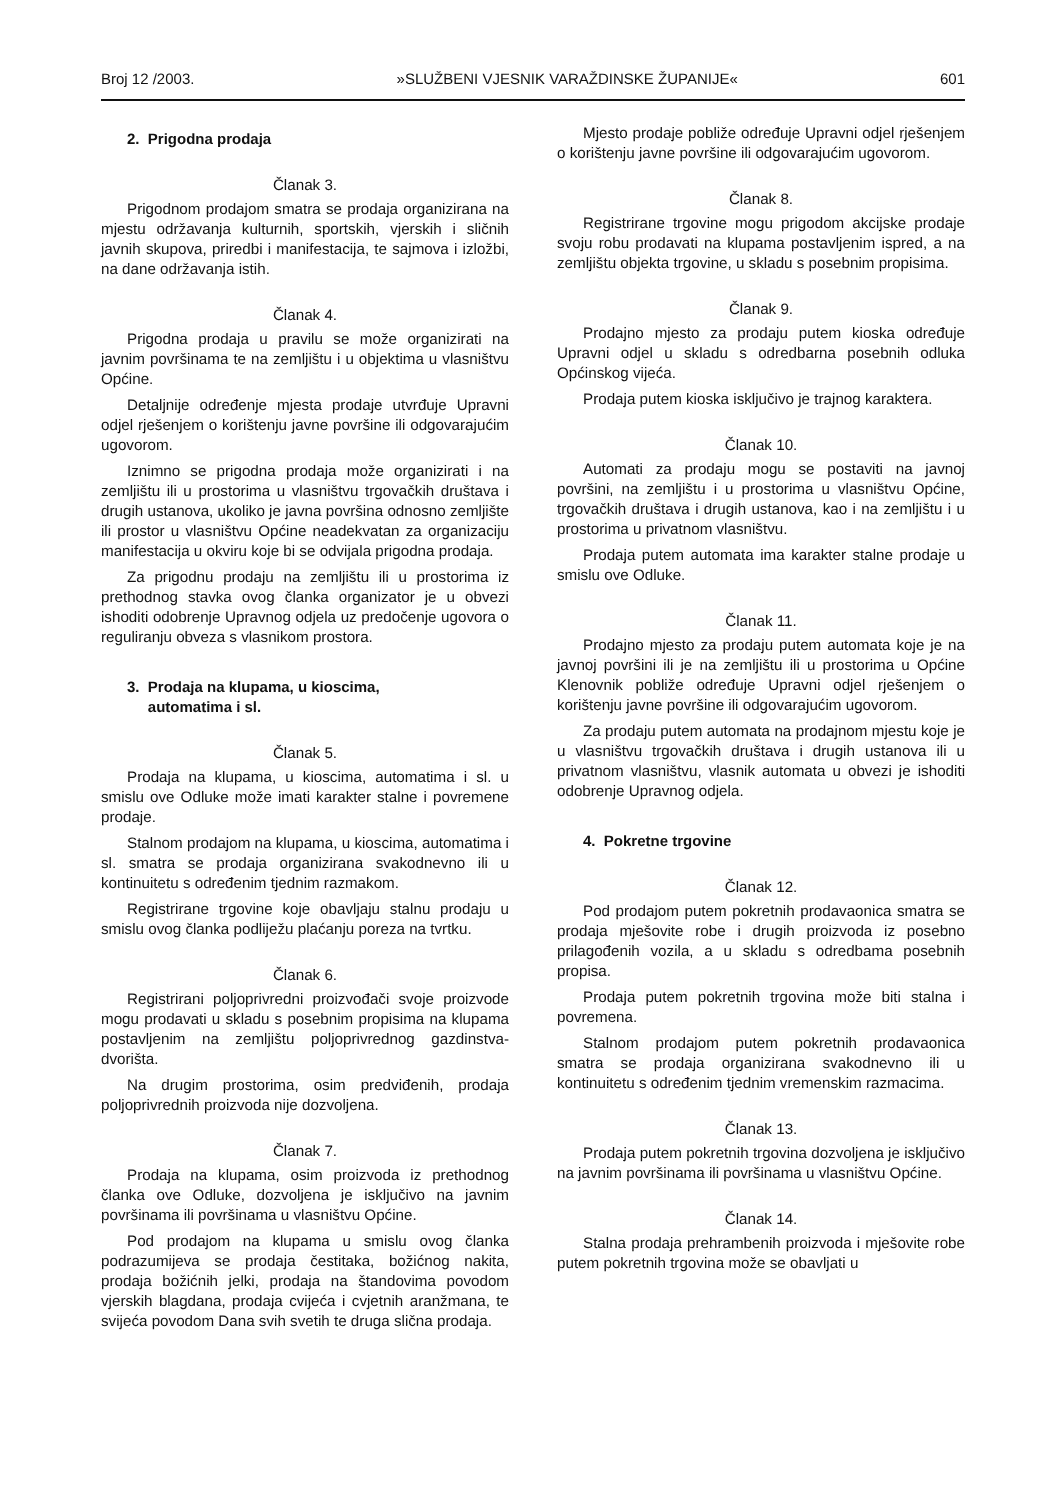Broj 12 /2003. »SLUŽBENI VJESNIK VARAŽDINSKE ŽUPANIJE« 601
2. Prigodna prodaja
Članak 3.
Prigodnom prodajom smatra se prodaja organizirana na mjestu održavanja kulturnih, sportskih, vjerskih i sličnih javnih skupova, priredbi i manifestacija, te sajmova i izložbi, na dane održavanja istih.
Članak 4.
Prigodna prodaja u pravilu se može organizirati na javnim površinama te na zemljištu i u objektima u vlasništvu Općine.
Detaljnije određenje mjesta prodaje utvrđuje Upravni odjel rješenjem o korištenju javne površine ili odgovarajućim ugovorom.
Iznimno se prigodna prodaja može organizirati i na zemljištu ili u prostorima u vlasništvu trgovačkih društava i drugih ustanova, ukoliko je javna površina odnosno zemljište ili prostor u vlasništvu Općine neadekvatan za organizaciju manifestacija u okviru koje bi se odvijala prigodna prodaja.
Za prigodnu prodaju na zemljištu ili u prostorima iz prethodnog stavka ovog članka organizator je u obvezi ishoditi odobrenje Upravnog odjela uz predočenje ugovora o reguliranju obveza s vlasnikom prostora.
3. Prodaja na klupama, u kioscima,
automatima i sl.
Članak 5.
Prodaja na klupama, u kioscima, automatima i sl. u smislu ove Odluke može imati karakter stalne i povremene prodaje.
Stalnom prodajom na klupama, u kioscima, automatima i sl. smatra se prodaja organizirana svakodnevno ili u kontinuitetu s određenim tjednim razmakom.
Registrirane trgovine koje obavljaju stalnu prodaju u smislu ovog članka podliježu plaćanju poreza na tvrtku.
Članak 6.
Registrirani poljoprivredni proizvođači svoje proizvode mogu prodavati u skladu s posebnim propisima na klupama postavljenim na zemljištu poljoprivrednog gazdinstva-dvorišta.
Na drugim prostorima, osim predviđenih, prodaja poljoprivrednih proizvoda nije dozvoljena.
Članak 7.
Prodaja na klupama, osim proizvoda iz prethodnog članka ove Odluke, dozvoljena je isključivo na javnim površinama ili površinama u vlasništvu Općine.
Pod prodajom na klupama u smislu ovog članka podrazumijeva se prodaja čestitaka, božićnog nakita, prodaja božićnih jelki, prodaja na štandovima povodom vjerskih blagdana, prodaja cvijeća i cvjetnih aranžmana, te svijeća povodom Dana svih svetih te druga slična prodaja.
Mjesto prodaje pobliže određuje Upravni odjel rješenjem o korištenju javne površine ili odgovarajućim ugovorom.
Članak 8.
Registrirane trgovine mogu prigodom akcijske prodaje svoju robu prodavati na klupama postavljenim ispred, a na zemljištu objekta trgovine, u skladu s posebnim propisima.
Članak 9.
Prodajno mjesto za prodaju putem kioska određuje Upravni odjel u skladu s odredbarna posebnih odluka Općinskog vijeća.
Prodaja putem kioska isključivo je trajnog karaktera.
Članak 10.
Automati za prodaju mogu se postaviti na javnoj površini, na zemljištu i u prostorima u vlasništvu Općine, trgovačkih društava i drugih ustanova, kao i na zemljištu i u prostorima u privatnom vlasništvu.
Prodaja putem automata ima karakter stalne prodaje u smislu ove Odluke.
Članak 11.
Prodajno mjesto za prodaju putem automata koje je na javnoj površini ili je na zemljištu ili u prostorima u Općine Klenovnik pobliže određuje Upravni odjel rješenjem o korištenju javne površine ili odgovarajućim ugovorom.
Za prodaju putem automata na prodajnom mjestu koje je u vlasništvu trgovačkih društava i drugih ustanova ili u privatnom vlasništvu, vlasnik automata u obvezi je ishoditi odobrenje Upravnog odjela.
4. Pokretne trgovine
Članak 12.
Pod prodajom putem pokretnih prodavaonica smatra se prodaja mješovite robe i drugih proizvoda iz posebno prilagođenih vozila, a u skladu s odredbama posebnih propisa.
Prodaja putem pokretnih trgovina može biti stalna i povremena.
Stalnom prodajom putem pokretnih prodavaonica smatra se prodaja organizirana svakodnevno ili u kontinuitetu s određenim tjednim vremenskim razmacima.
Članak 13.
Prodaja putem pokretnih trgovina dozvoljena je isključivo na javnim površinama ili površinama u vlasništvu Općine.
Članak 14.
Stalna prodaja prehrambenih proizvoda i mješovite robe putem pokretnih trgovina može se obavljati u